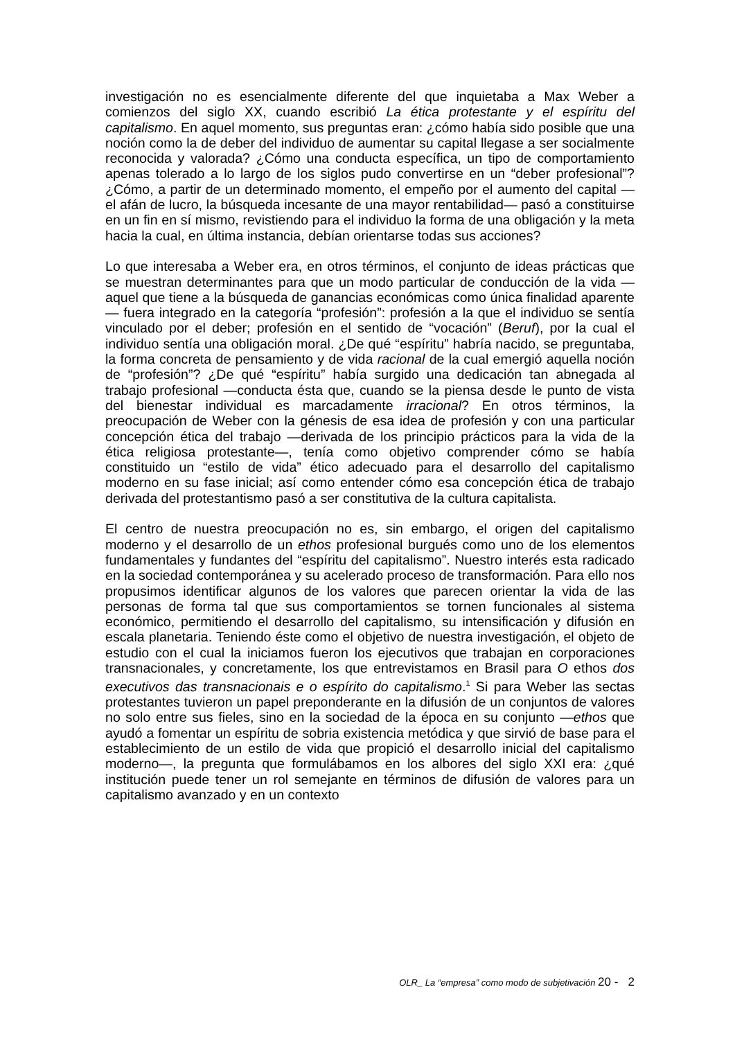investigación no es esencialmente diferente del que inquietaba a Max Weber a comienzos del siglo XX, cuando escribió La ética protestante y el espíritu del capitalismo. En aquel momento, sus preguntas eran: ¿cómo había sido posible que una noción como la de deber del individuo de aumentar su capital llegase a ser socialmente reconocida y valorada? ¿Cómo una conducta específica, un tipo de comportamiento apenas tolerado a lo largo de los siglos pudo convertirse en un “deber profesional”? ¿Cómo, a partir de un determinado momento, el empeño por el aumento del capital —el afán de lucro, la búsqueda incesante de una mayor rentabilidad— pasó a constituirse en un fin en sí mismo, revistiendo para el individuo la forma de una obligación y la meta hacia la cual, en última instancia, debían orientarse todas sus acciones?
Lo que interesaba a Weber era, en otros términos, el conjunto de ideas prácticas que se muestran determinantes para que un modo particular de conducción de la vida —aquel que tiene a la búsqueda de ganancias económicas como única finalidad aparente— fuera integrado en la categoría “profesión”: profesión a la que el individuo se sentía vinculado por el deber; profesión en el sentido de “vocación” (Beruf), por la cual el individuo sentía una obligación moral. ¿De qué “espíritu” habría nacido, se preguntaba, la forma concreta de pensamiento y de vida racional de la cual emergió aquella noción de “profesión”? ¿De qué “espíritu” había surgido una dedicación tan abnegada al trabajo profesional —conducta ésta que, cuando se la piensa desde le punto de vista del bienestar individual es marcadamente irracional? En otros términos, la preocupación de Weber con la génesis de esa idea de profesión y con una particular concepción ética del trabajo —derivada de los principio prácticos para la vida de la ética religiosa protestante—, tenía como objetivo comprender cómo se había constituido un “estilo de vida” ético adecuado para el desarrollo del capitalismo moderno en su fase inicial; así como entender cómo esa concepción ética de trabajo derivada del protestantismo pasó a ser constitutiva de la cultura capitalista.
El centro de nuestra preocupación no es, sin embargo, el origen del capitalismo moderno y el desarrollo de un ethos profesional burgués como uno de los elementos fundamentales y fundantes del “espíritu del capitalismo”. Nuestro interés esta radicado en la sociedad contemporánea y su acelerado proceso de transformación. Para ello nos propusimos identificar algunos de los valores que parecen orientar la vida de las personas de forma tal que sus comportamientos se tornen funcionales al sistema económico, permitiendo el desarrollo del capitalismo, su intensificación y difusión en escala planetaria. Teniendo éste como el objetivo de nuestra investigación, el objeto de estudio con el cual la iniciamos fueron los ejecutivos que trabajan en corporaciones transnacionales, y concretamente, los que entrevistamos en Brasil para O ethos dos executivos das transnacionais e o espírito do capitalismo.<sup>1</sup> Si para Weber las sectas protestantes tuvieron un papel preponderante en la difusión de un conjuntos de valores no solo entre sus fieles, sino en la sociedad de la época en su conjunto —ethos que ayudó a fomentar un espíritu de sobria existencia metódica y que sirvió de base para el establecimiento de un estilo de vida que propició el desarrollo inicial del capitalismo moderno—, la pregunta que formulábamos en los albores del siglo XXI era: ¿qué institución puede tener un rol semejante en términos de difusión de valores para un capitalismo avanzado y en un contexto
OLR_ La “empresa” como modo de subjetivación 20 - 2